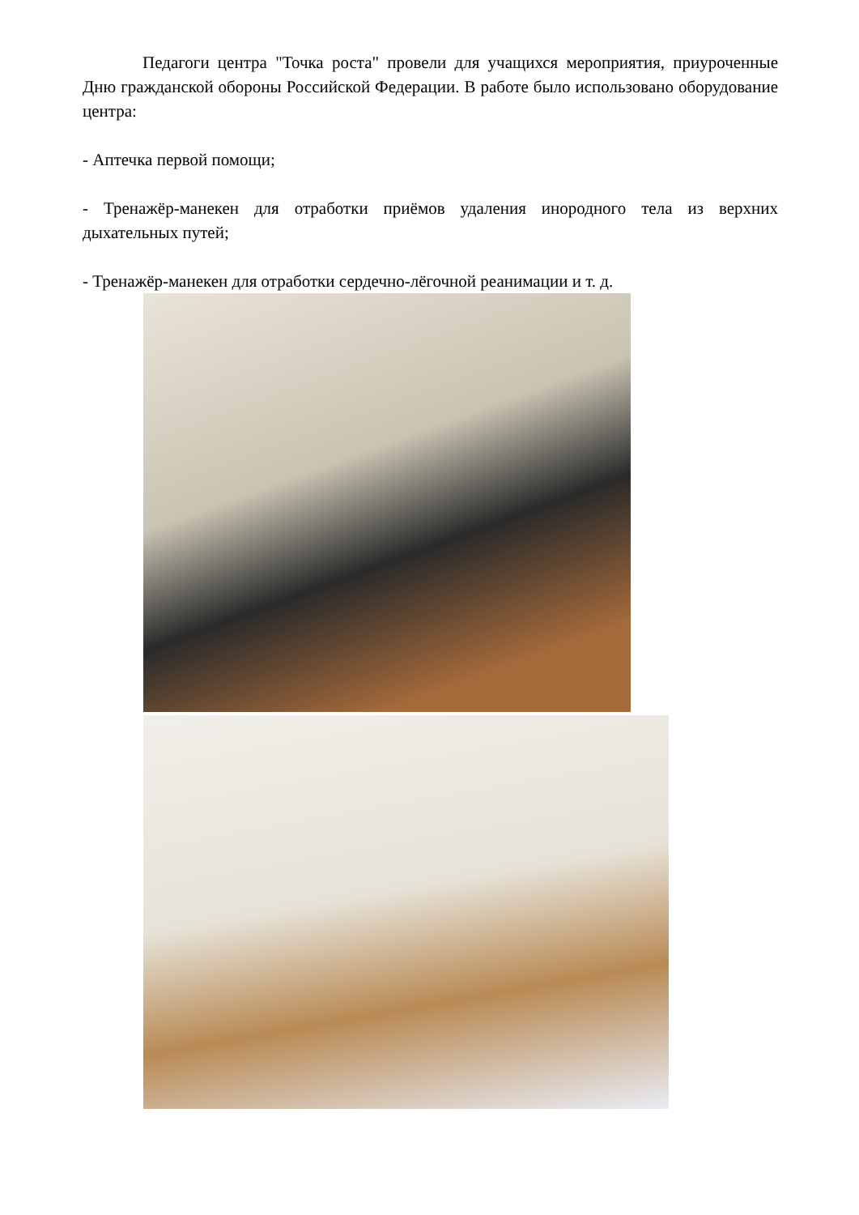Педагоги центра "Точка роста" провели для учащихся мероприятия, приуроченные Дню гражданской обороны Российской Федерации. В работе было использовано оборудование центра:
- Аптечка первой помощи;
- Тренажёр-манекен для отработки приёмов удаления инородного тела из верхних дыхательных путей;
- Тренажёр-манекен для отработки сердечно-лёгочной реанимации и т. д.